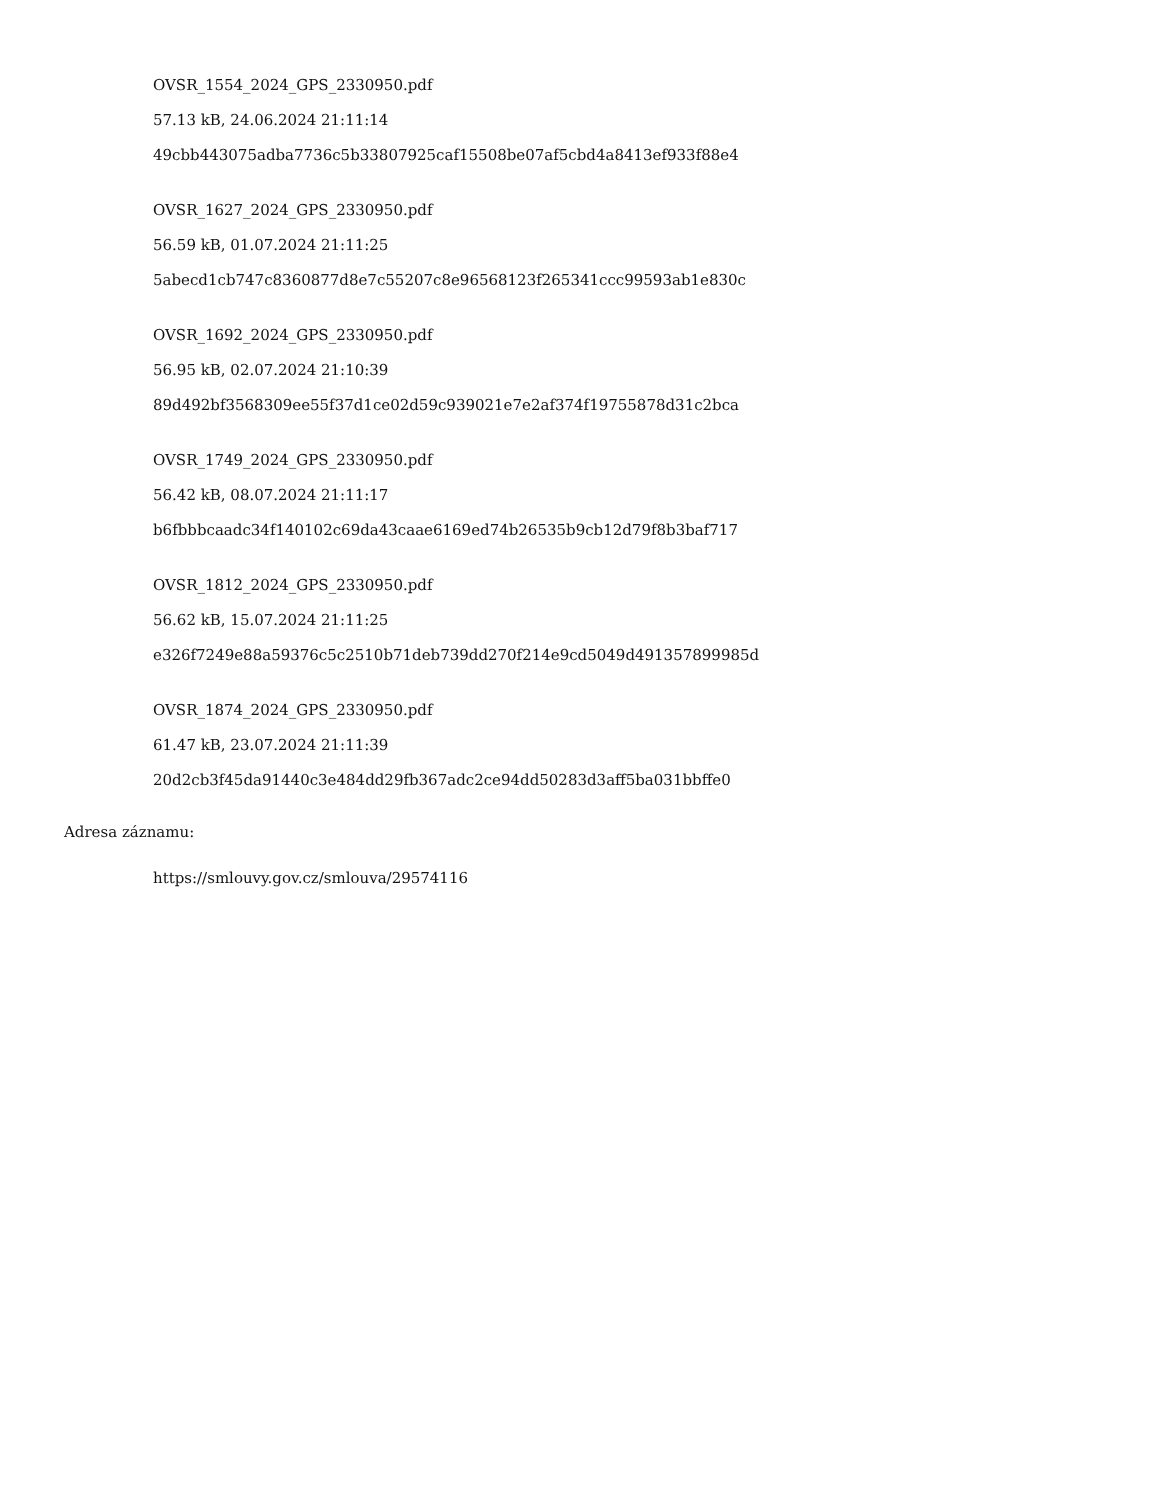OVSR_1554_2024_GPS_2330950.pdf
57.13 kB, 24.06.2024 21:11:14
49cbb443075adba7736c5b33807925caf15508be07af5cbd4a8413ef933f88e4
OVSR_1627_2024_GPS_2330950.pdf
56.59 kB, 01.07.2024 21:11:25
5abecd1cb747c8360877d8e7c55207c8e96568123f265341ccc99593ab1e830c
OVSR_1692_2024_GPS_2330950.pdf
56.95 kB, 02.07.2024 21:10:39
89d492bf3568309ee55f37d1ce02d59c939021e7e2af374f19755878d31c2bca
OVSR_1749_2024_GPS_2330950.pdf
56.42 kB, 08.07.2024 21:11:17
b6fbbbcaadc34f140102c69da43caae6169ed74b26535b9cb12d79f8b3baf717
OVSR_1812_2024_GPS_2330950.pdf
56.62 kB, 15.07.2024 21:11:25
e326f7249e88a59376c5c2510b71deb739dd270f214e9cd5049d491357899985d
OVSR_1874_2024_GPS_2330950.pdf
61.47 kB, 23.07.2024 21:11:39
20d2cb3f45da91440c3e484dd29fb367adc2ce94dd50283d3aff5ba031bbffe0
Adresa záznamu:
https://smlouvy.gov.cz/smlouva/29574116